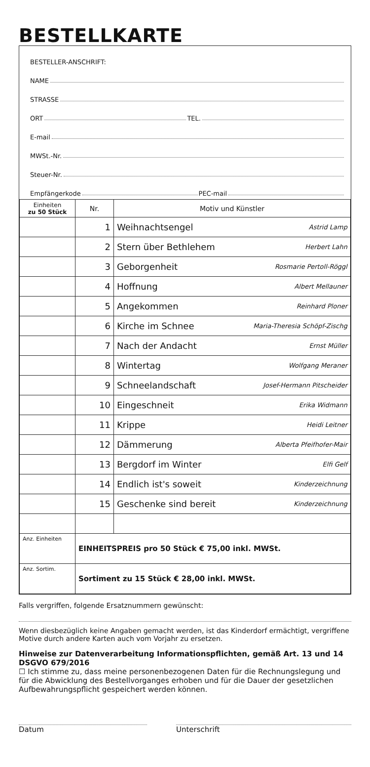BESTELLKARTE
BESTELLER-ANSCHRIFT:
NAME
STRASSE
ORT TEL.
E-mail
MWSt.-Nr.
Steuer-Nr.
Empfängerkode PEC-mail
| Einheiten zu 50 Stück | Nr. | Motiv und Künstler | |
| --- | --- | --- | --- |
| | 1 | Weihnachtsengel | Astrid Lamp |
| | 2 | Stern über Bethlehem | Herbert Lahn |
| | 3 | Geborgenheit | Rosmarie Pertoll-Röggl |
| | 4 | Hoffnung | Albert Mellauner |
| | 5 | Angekommen | Reinhard Ploner |
| | 6 | Kirche im Schnee | Maria-Theresia Schöpf-Zischg |
| | 7 | Nach der Andacht | Ernst Müller |
| | 8 | Wintertag | Wolfgang Meraner |
| | 9 | Schneelandschaft | Josef-Hermann Pitscheider |
| | 10 | Eingeschneit | Erika Widmann |
| | 11 | Krippe | Heidi Leitner |
| | 12 | Dämmerung | Alberta Pfeifhofer-Mair |
| | 13 | Bergdorf im Winter | Elfi Gelf |
| | 14 | Endlich ist's soweit | Kinderzeichnung |
| | 15 | Geschenke sind bereit | Kinderzeichnung |
| Anz. Einheiten | EINHEITSPREIS pro 50 Stück € 75,00 inkl. MWSt. | | |
| Anz. Sortim. | Sortiment zu 15 Stück € 28,00 inkl. MWSt. | | |
Falls vergriffen, folgende Ersatznummern gewünscht:
Wenn diesbezüglich keine Angaben gemacht werden, ist das Kinderdorf ermächtigt, vergriffene Motive durch andere Karten auch vom Vorjahr zu ersetzen.
Hinweise zur Datenverarbeitung Informationspflichten, gemäß Art. 13 und 14 DSGVO 679/2016
☐ Ich stimme zu, dass meine personenbezogenen Daten für die Rechnungslegung und für die Abwicklung des Bestellvorganges erhoben und für die Dauer der gesetzlichen Aufbewahrungspflicht gespeichert werden können.
Datum Unterschrift